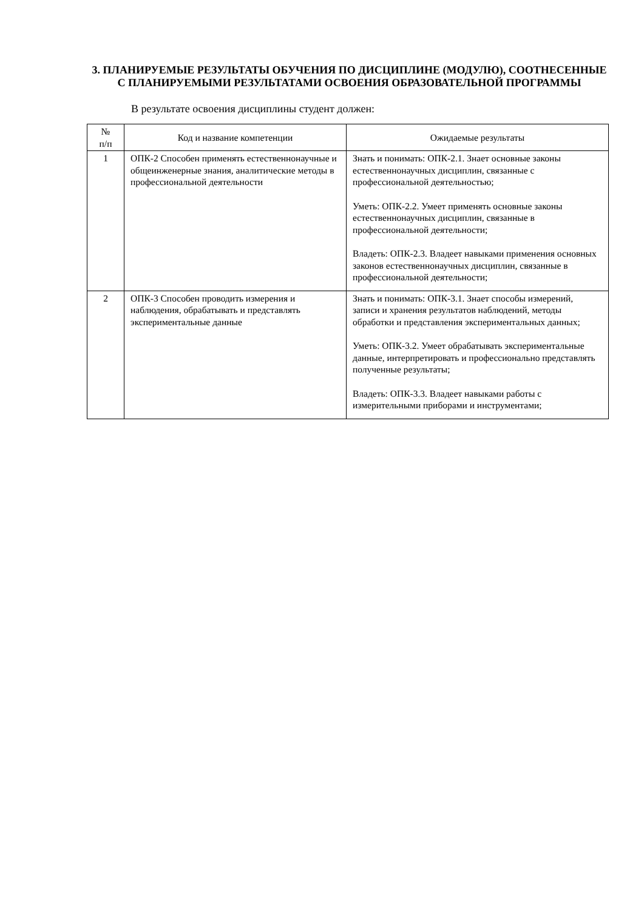3. ПЛАНИРУЕМЫЕ РЕЗУЛЬТАТЫ ОБУЧЕНИЯ ПО ДИСЦИПЛИНЕ (МОДУЛЮ), СООТНЕСЕННЫЕ С ПЛАНИРУЕМЫМИ РЕЗУЛЬТАТАМИ ОСВОЕНИЯ ОБРАЗОВАТЕЛЬНОЙ ПРОГРАММЫ
В результате освоения дисциплины студент должен:
| № п/п | Код и название компетенции | Ожидаемые результаты |
| --- | --- | --- |
| 1 | ОПК-2 Способен применять естественнонаучные и общеинженерные знания, аналитические методы в профессиональной деятельности | Знать и понимать: ОПК-2.1. Знает основные законы естественнонаучных дисциплин, связанные с профессиональной деятельностью; Уметь: ОПК-2.2. Умеет применять основные законы естественнонаучных дисциплин, связанные в профессиональной деятельности; Владеть: ОПК-2.3. Владеет навыками применения основных законов естественнонаучных дисциплин, связанные в профессиональной деятельности; |
| 2 | ОПК-3 Способен проводить измерения и наблюдения, обрабатывать и представлять экспериментальные данные | Знать и понимать: ОПК-3.1. Знает способы измерений, записи и хранения результатов наблюдений, методы обработки и представления экспериментальных данных; Уметь: ОПК-3.2. Умеет обрабатывать экспериментальные данные, интерпретировать и профессионально представлять полученные результаты; Владеть: ОПК-3.3. Владеет навыками работы с измерительными приборами и инструментами; |